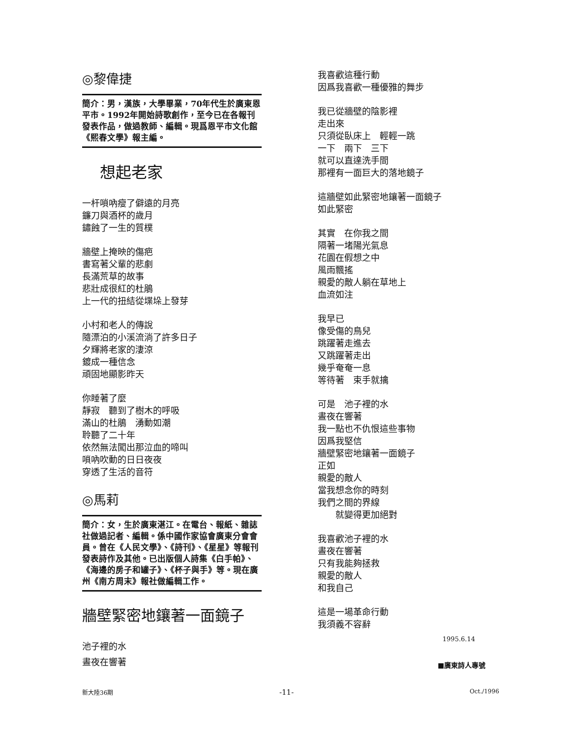◎黎偉捷
簡介：男，漢族，大學畢業，70年代生於廣東恩平市。1992年開始詩歌創作，至今已在各報刊發表作品，做過教師、編輯。現爲恩平市文化館《熙春文學》報主編。
想起老家
一杆嗩吶瘦了僻遠的月亮
鐮刀與酒杯的歲月
鏽蝕了一生的質樸
牆壁上掩映的傷疤
書寫著父輩的悲劇
長滿荒草的故事
悲壯成很紅的杜鵑
上一代的扭結從堞垛上發芽
小村和老人的傳說
隨漂泊的小溪流淌了許多日子
夕輝將老家的淒涼
鍍成一種信念
頑固地顯影昨天
你睡著了麼
靜寂　聽到了樹木的呼吸
滿山的杜鵑　湧動如潮
聆聽了二十年
依然無法闖出那泣血的啼叫
嗩吶吹動的日日夜夜
穿透了生活的音符
◎馬莉
簡介：女，生於廣東湛江。在電台、報紙、雜誌社做過記者、編輯。係中國作家協會廣東分會會員。曾在《人民文學》、《詩刊》、《星星》等報刊發表詩作及其他。已出版個人詩集《白手帕》、《海邊的房子和罐子》、《杯子與手》等。現在廣州《南方周末》報社做編輯工作。
牆壁緊密地鑲著一面鏡子
池子裡的水
晝夜在響著
我喜歡這種行動
因爲我喜歡一種優雅的舞步
我已從牆壁的陰影裡
走出來
只須從臥床上　輕輕一跳
一下　兩下　三下
就可以直達洗手間
那裡有一面巨大的落地鏡子
這牆壁如此緊密地鑲著一面鏡子
如此緊密
其實　在你我之間
隔著一堵陽光氣息
花園在假想之中
風雨飄搖
親愛的敵人躺在草地上
血流如注
我早已
像受傷的鳥兒
跳躍著走進去
又跳躍著走出
幾乎奄奄一息
等待著　束手就擒
可是　池子裡的水
晝夜在響著
我一點也不仇恨這些事物
因爲我堅信
牆壁緊密地鑲著一面鏡子
正如
親愛的敵人
當我想念你的時刻
我們之間的界線
　　就變得更加絕對
我喜歡池子裡的水
晝夜在響著
只有我能夠拯救
親愛的敵人
和我自己
這是一場革命行動
我須義不容辭
1995.6.14
■廣東詩人專號
新大陸36期 -11- Oct./1996